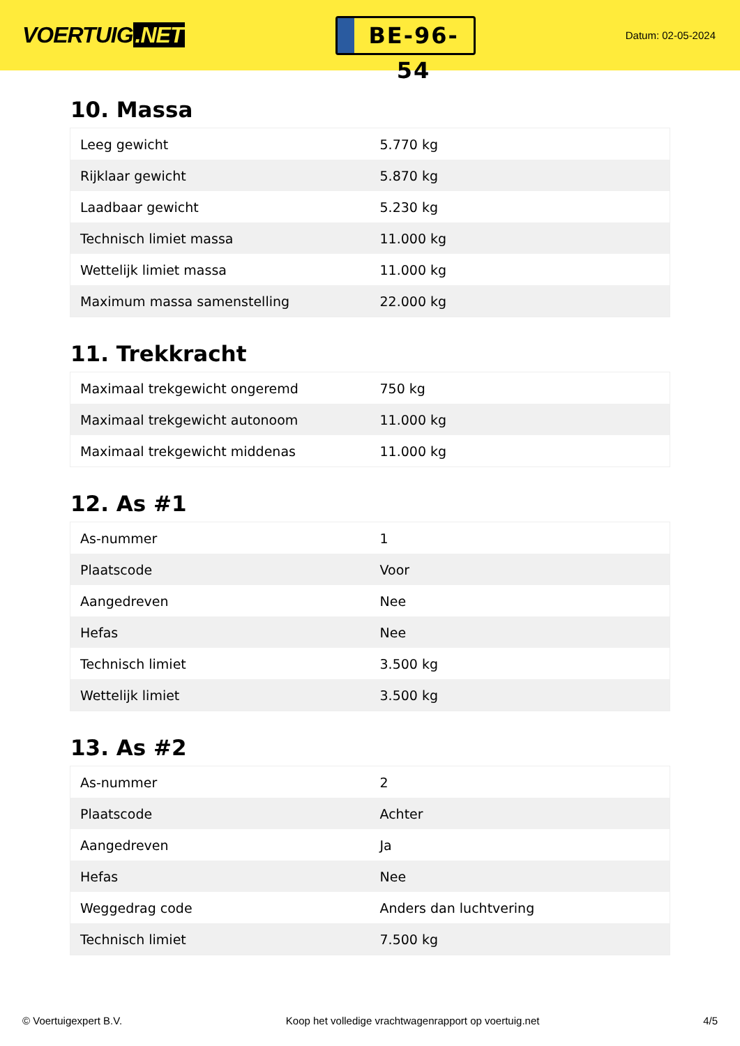VOERTUIG.NET
BE-96-54
Datum: 02-05-2024
10. Massa
| Leeg gewicht | 5.770 kg |
| Rijklaar gewicht | 5.870 kg |
| Laadbaar gewicht | 5.230 kg |
| Technisch limiet massa | 11.000 kg |
| Wettelijk limiet massa | 11.000 kg |
| Maximum massa samenstelling | 22.000 kg |
11. Trekkracht
| Maximaal trekgewicht ongeremd | 750 kg |
| Maximaal trekgewicht autonoom | 11.000 kg |
| Maximaal trekgewicht middenas | 11.000 kg |
12. As #1
| As-nummer | 1 |
| Plaatscode | Voor |
| Aangedreven | Nee |
| Hefas | Nee |
| Technisch limiet | 3.500 kg |
| Wettelijk limiet | 3.500 kg |
13. As #2
| As-nummer | 2 |
| Plaatscode | Achter |
| Aangedreven | Ja |
| Hefas | Nee |
| Weggedrag code | Anders dan luchtvering |
| Technisch limiet | 7.500 kg |
© Voertuigexpert B.V. Koop het volledige vrachtwagenrapport op voertuig.net 4/5